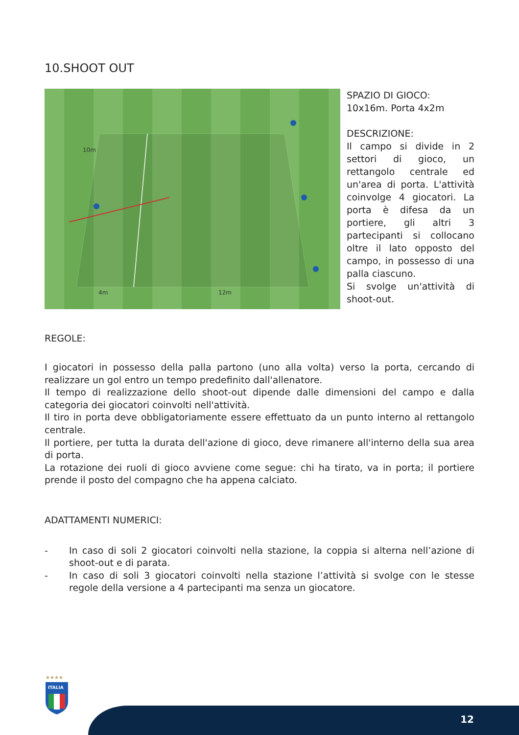10.SHOOT OUT
10m
4m
12m
SPAZIO DI GIOCO:
10x16m. Porta 4x2m
DESCRIZIONE:
Il campo si divide in 2 settori di gioco, un rettangolo centrale ed un'area di porta. L'attività coinvolge 4 giocatori. La porta è difesa da un portiere, gli altri 3 partecipanti si collocano oltre il lato opposto del campo, in possesso di una palla ciascuno.
Si svolge un'attività di shoot-out.
REGOLE:
I giocatori in possesso della palla partono (uno alla volta) verso la porta, cercando di realizzare un gol entro un tempo predefinito dall'allenatore.
Il tempo di realizzazione dello shoot-out dipende dalle dimensioni del campo e dalla categoria dei giocatori coinvolti nell'attività.
Il tiro in porta deve obbligatoriamente essere effettuato da un punto interno al rettangolo centrale.
Il portiere, per tutta la durata dell'azione di gioco, deve rimanere all'interno della sua area di porta.
La rotazione dei ruoli di gioco avviene come segue: chi ha tirato, va in porta; il portiere prende il posto del compagno che ha appena calciato.
ADATTAMENTI NUMERICI:
- In caso di soli 2 giocatori coinvolti nella stazione, la coppia si alterna nell’azione di shoot-out e di parata.
- In caso di soli 3 giocatori coinvolti nella stazione l’attività si svolge con le stesse regole della versione a 4 partecipanti ma senza un giocatore.
★★★★
ITALIA
12